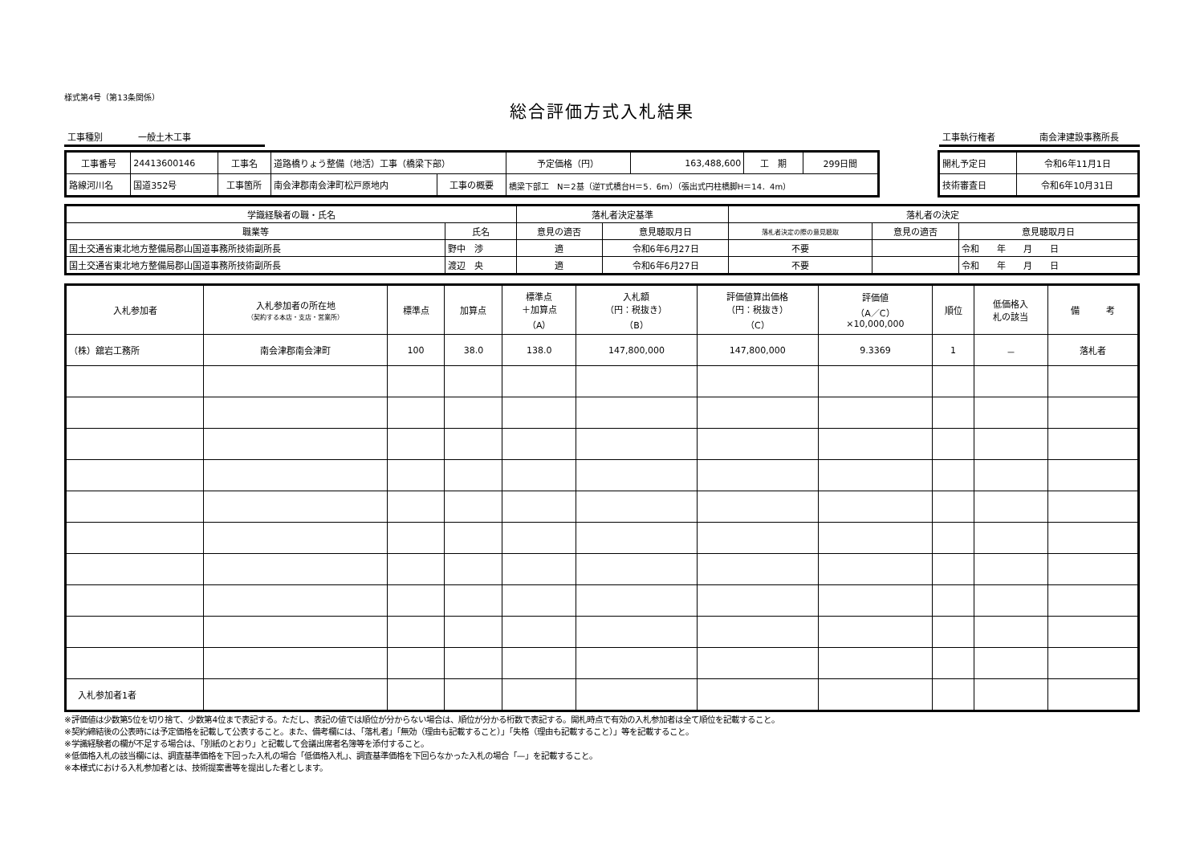様式第4号（第13条関係）
総合評価方式入札結果
工事種別　　　　一般土木工事　　　　　　　　 工事執行権者　　　　　南会津建設事務所長　　
| 工事番号 | 24413600146 | 工事名 | 道路橋りょう整備（地活）工事（橋梁下部） | | 予定価格（円） | 163,488,600 | 工 期 | 299日間 |
| 路線河川名 | 国道352号 | 工事箇所 | 南会津郡南会津町松戸原地内 | 工事の概要 | 橋梁下部工 N＝2基（逆T式橋台H＝5．6m）（張出式円柱橋脚H＝14．4m） | | | |
| 開札予定日 | 令和6年11月1日 |
| 技術審査日 | 令和6年10月31日 |
| 学識経験者の職・氏名 | | 落札者決定基準 | | 落札者の決定 | | |
| 職業等 | 氏名 | 意見の適否 | 意見聴取月日 | 落札者決定の際の意見聴取 | 意見の適否 | 意見聴取月日 |
| 国土交通省東北地方整備局郡山国道事務所技術副所長 | 野中 渉 | 適 | 令和6年6月27日 | 不要 | | 令和 年 月 日 |
| 国土交通省東北地方整備局郡山国道事務所技術副所長 | 渡辺 央 | 適 | 令和6年6月27日 | 不要 | | 令和 年 月 日 |
| 入札参加者 | 入札参加者の所在地 （契約する本店・支店・営業所） | 標準点 | 加算点 | 標準点 ＋加算点 （A） | 入札額 （円：税抜き） （B） | 評価値算出価格 （円：税抜き） （C） | 評価値 （A／C） ×10,000,000 | 順位 | 低価格入 札の該当 | 備 考 |
| --- | --- | --- | --- | --- | --- | --- | --- | --- | --- | --- |
| （株）舘岩工務所 | 南会津郡南会津町 | 100 | 38.0 | 138.0 | 147,800,000 | 147,800,000 | 9.3369 | 1 | － | 落札者 |
| 入札参加者1者 | | | | | | | | | | |
※評価値は少数第5位を切り捨て、少数第4位まで表記する。ただし、表記の値では順位が分からない場合は、順位が分かる桁数で表記する。開札時点で有効の入札参加者は全て順位を記載すること。
※契約締結後の公表時には予定価格を記載して公表すること。また、備考欄には、「落札者」「無効（理由も記載すること）」「失格（理由も記載すること）」等を記載すること。
※学識経験者の欄が不足する場合は、「別紙のとおり」と記載して会議出席者名簿等を添付すること。
※低価格入札の該当欄には、調査基準価格を下回った入札の場合「低価格入札」、調査基準価格を下回らなかった入札の場合「—」を記載すること。
※本様式における入札参加者とは、技術提案書等を提出した者とします。